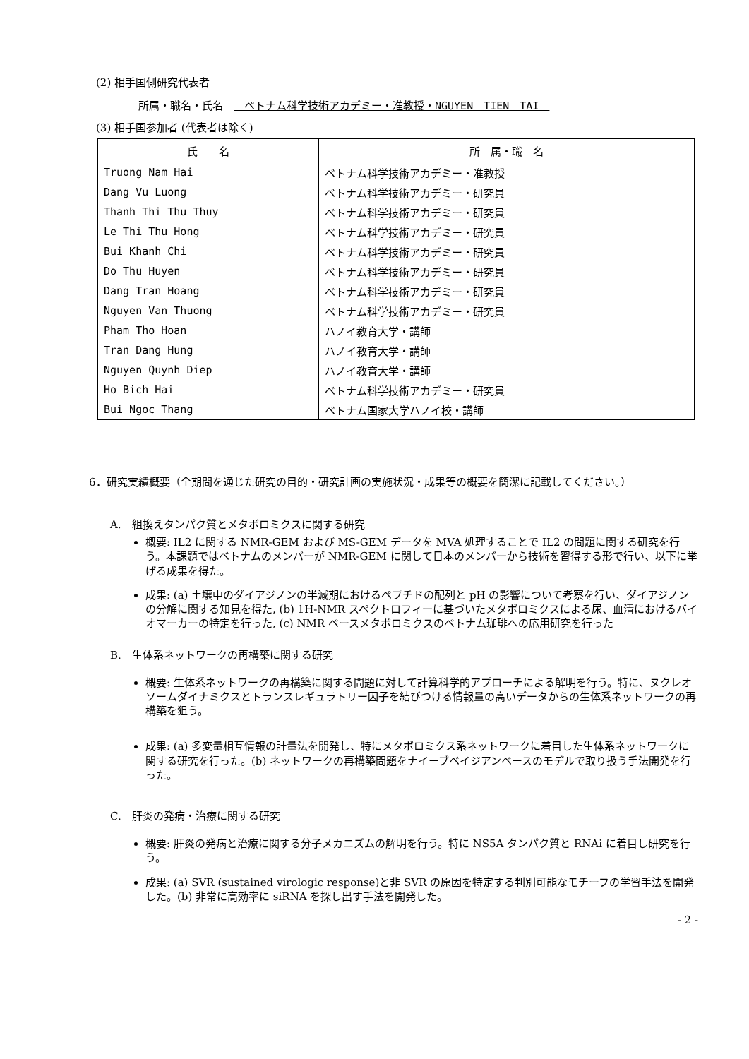(2) 相手国側研究代表者
所属・職名・氏名　　ベトナム科学技術アカデミー・准教授・NGUYEN　TIEN　TAI　
(3) 相手国参加者 (代表者は除く)
| 氏 名 | 所 属・職 名 |
| --- | --- |
| Truong Nam Hai | ベトナム科学技術アカデミー・准教授 |
| Dang Vu Luong | ベトナム科学技術アカデミー・研究員 |
| Thanh Thi Thu Thuy | ベトナム科学技術アカデミー・研究員 |
| Le Thi Thu Hong | ベトナム科学技術アカデミー・研究員 |
| Bui Khanh Chi | ベトナム科学技術アカデミー・研究員 |
| Do Thu Huyen | ベトナム科学技術アカデミー・研究員 |
| Dang Tran Hoang | ベトナム科学技術アカデミー・研究員 |
| Nguyen Van Thuong | ベトナム科学技術アカデミー・研究員 |
| Pham Tho Hoan | ハノイ教育大学・講師 |
| Tran Dang Hung | ハノイ教育大学・講師 |
| Nguyen Quynh Diep | ハノイ教育大学・講師 |
| Ho Bich Hai | ベトナム科学技術アカデミー・研究員 |
| Bui Ngoc Thang | ベトナム国家大学ハノイ校・講師 |
6．研究実績概要（全期間を通じた研究の目的・研究計画の実施状況・成果等の概要を簡潔に記載してください。）
A.　組換えタンパク質とメタボロミクスに関する研究
概要: IL2 に関する NMR-GEM および MS-GEM データを MVA 処理することで IL2 の問題に関する研究を行う。本課題ではベトナムのメンバーが NMR-GEM に関して日本のメンバーから技術を習得する形で行い、以下に挙げる成果を得た。
成果: (a) 土壌中のダイアジノンの半減期におけるペプチドの配列と pH の影響について考察を行い、ダイアジノンの分解に関する知見を得た, (b) 1H-NMR スペクトロフィーに基づいたメタボロミクスによる尿、血清におけるバイオマーカーの特定を行った, (c) NMR ベースメタボロミクスのベトナム珈琲への応用研究を行った
B.　生体系ネットワークの再構築に関する研究
概要: 生体系ネットワークの再構築に関する問題に対して計算科学的アプローチによる解明を行う。特に、ヌクレオソームダイナミクスとトランスレギュラトリー因子を結びつける情報量の高いデータからの生体系ネットワークの再構築を狙う。
成果: (a) 多変量相互情報の計量法を開発し、特にメタボロミクス系ネットワークに着目した生体系ネットワークに関する研究を行った。(b) ネットワークの再構築問題をナイーブベイジアンベースのモデルで取り扱う手法開発を行った。
C.　肝炎の発病・治療に関する研究
概要: 肝炎の発病と治療に関する分子メカニズムの解明を行う。特に NS5A タンパク質と RNAi に着目し研究を行う。
成果: (a) SVR (sustained virologic response)と非 SVR の原因を特定する判別可能なモチーフの学習手法を開発した。(b) 非常に高効率に siRNA を探し出す手法を開発した。
- 2 -